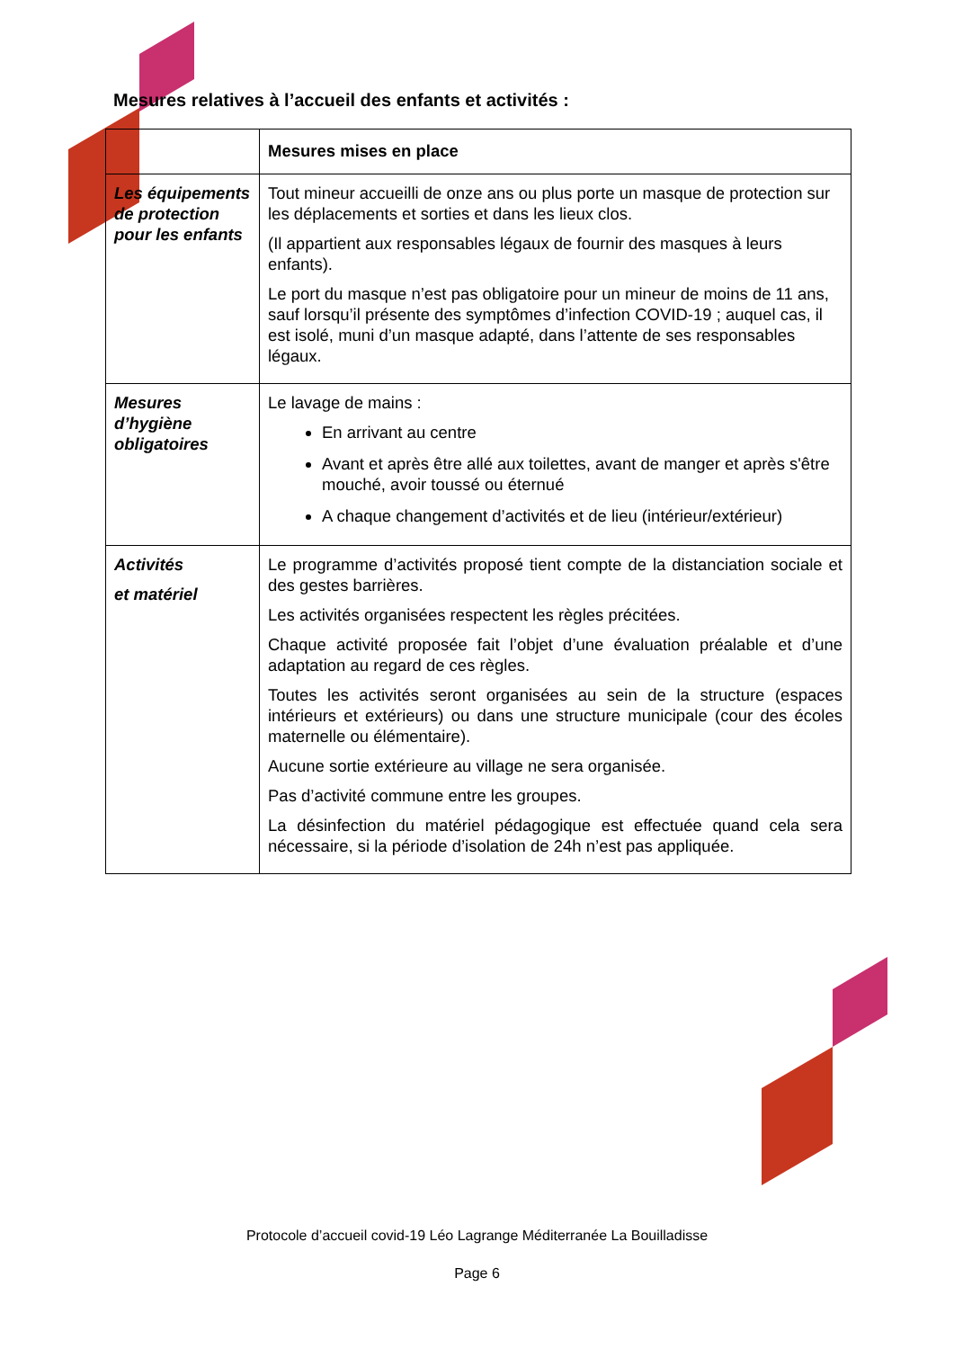Mesures relatives à l’accueil des enfants et activités :
| | Mesures mises en place |
| --- | --- |
| Les équipements de protection pour les enfants | Tout mineur accueilli de onze ans ou plus porte un masque de protection sur les déplacements et sorties et dans les lieux clos. (Il appartient aux responsables légaux de fournir des masques à leurs enfants). Le port du masque n’est pas obligatoire pour un mineur de moins de 11 ans, sauf lorsqu’il présente des symptômes d’infection COVID-19 ; auquel cas, il est isolé, muni d’un masque adapté, dans l’attente de ses responsables légaux. |
| Mesures d’hygiène obligatoires | Le lavage de mains : En arrivant au centre Avant et après être allé aux toilettes, avant de manger et après s'être mouché, avoir toussé ou éternué A chaque changement d’activités et de lieu (intérieur/extérieur) |
| Activités et matériel | Le programme d’activités proposé tient compte de la distanciation sociale et des gestes barrières. Les activités organisées respectent les règles précitées. Chaque activité proposée fait l’objet d’une évaluation préalable et d’une adaptation au regard de ces règles. Toutes les activités seront organisées au sein de la structure (espaces intérieurs et extérieurs) ou dans une structure municipale (cour des écoles maternelle ou élémentaire). Aucune sortie extérieure au village ne sera organisée. Pas d’activité commune entre les groupes. La désinfection du matériel pédagogique est effectuée quand cela sera nécessaire, si la période d’isolation de 24h n’est pas appliquée. |
Protocole d’accueil covid-19 Léo Lagrange Méditerranée La Bouilladisse
Page 6